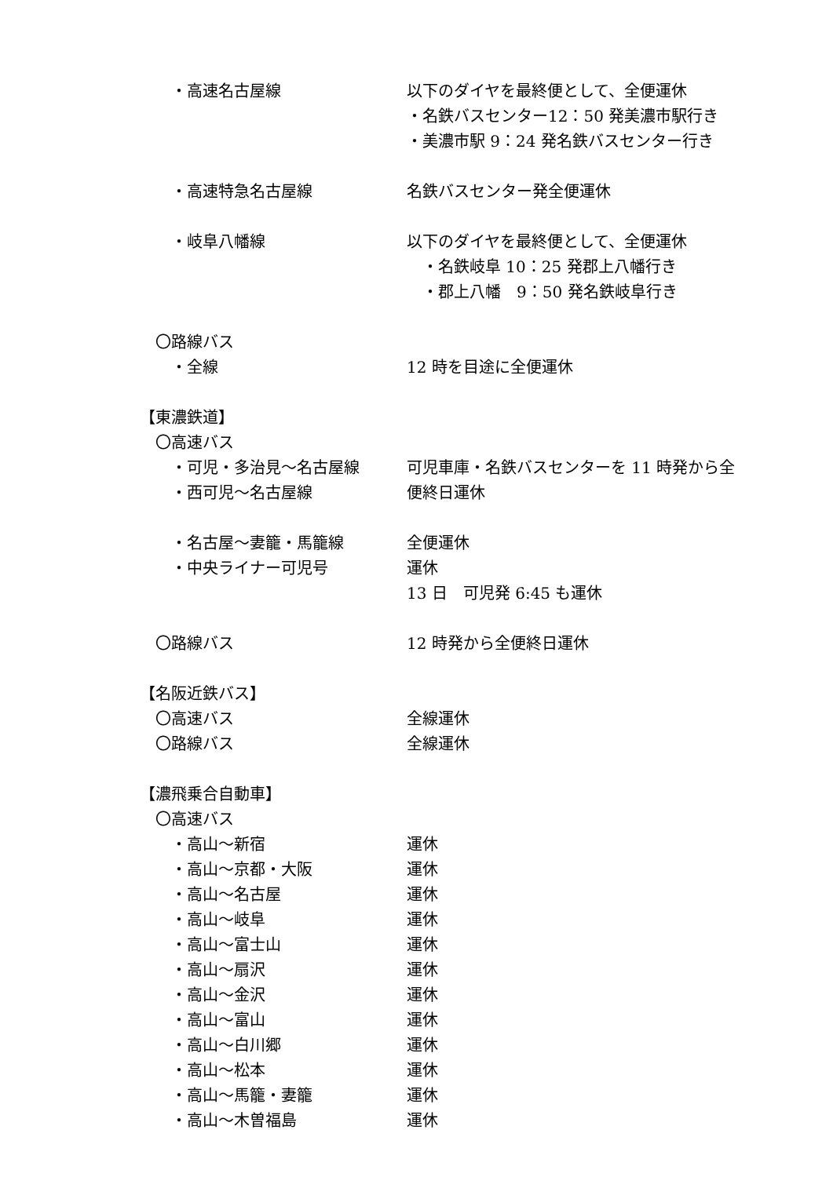・高速名古屋線 以下のダイヤを最終便として、全便運休
・名鉄バスセンター12：50 発美濃市駅行き
・美濃市駅 9：24 発名鉄バスセンター行き
　　・高速特急名古屋線 名鉄バスセンター発全便運休
　　・岐阜八幡線 以下のダイヤを最終便として、全便運休
　・名鉄岐阜 10：25 発郡上八幡行き
　・郡上八幡　9：50 発名鉄岐阜行き
　〇路線バス
　　・全線 12 時を目途に全便運休
【東濃鉄道】
　〇高速バス
　　・可児・多治見～名古屋線 可児車庫・名鉄バスセンターを 11 時発から全
　　・西可児～名古屋線 便終日運休
　　・名古屋～妻籠・馬籠線 全便運休
　　・中央ライナー可児号 運休
13 日　可児発 6:45 も運休
　〇路線バス 12 時発から全便終日運休
【名阪近鉄バス】
　〇高速バス 全線運休
　〇路線バス 全線運休
【濃飛乗合自動車】
　〇高速バス
　　・高山～新宿 運休
　　・高山～京都・大阪 運休
　　・高山～名古屋 運休
　　・高山～岐阜 運休
　　・高山～富士山 運休
　　・高山～扇沢 運休
　　・高山～金沢 運休
　　・高山～富山 運休
　　・高山～白川郷 運休
　　・高山～松本 運休
　　・高山～馬籠・妻籠 運休
　　・高山～木曽福島 運休